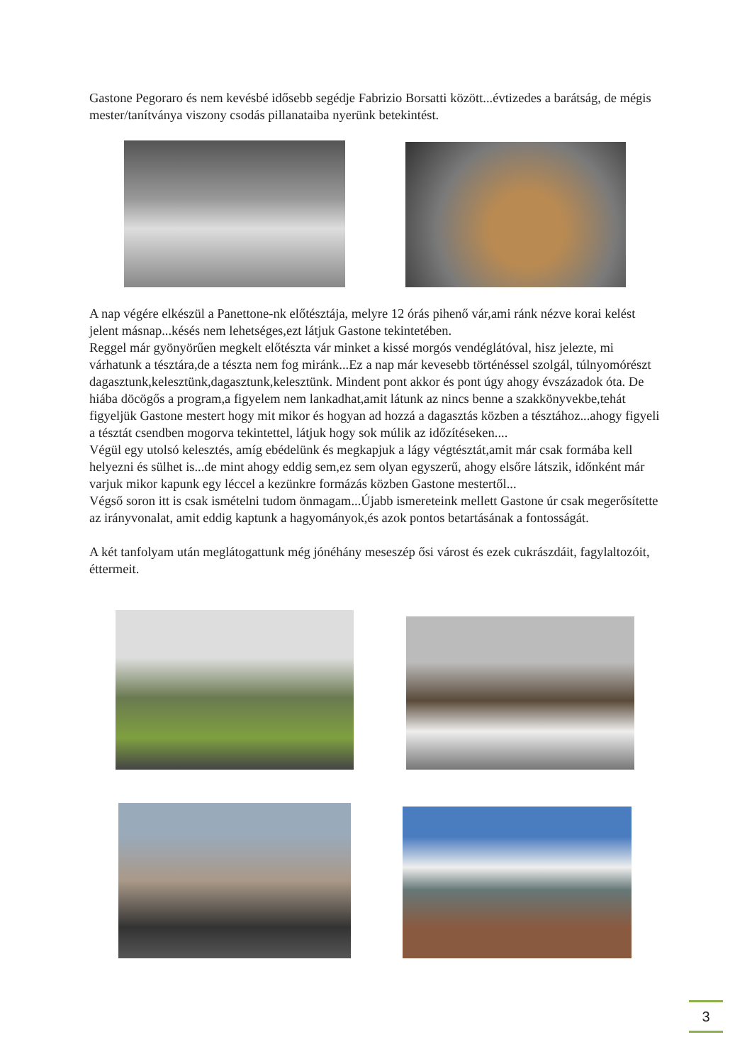Gastone Pegoraro és nem kevésbé idősebb segédje Fabrizio Borsatti között...évtizedes a barátság, de mégis mester/tanítványa viszony csodás pillanataiba nyerünk betekintést.
A nap végére elkészül a Panettone-nk előtésztája, melyre 12 órás pihenő vár,ami ránk nézve korai kelést jelent másnap...késés nem lehetséges,ezt látjuk Gastone tekintetében.
Reggel már gyönyörűen megkelt előtészta vár minket a kissé morgós vendéglátóval, hisz jelezte, mi várhatunk a tésztára,de a tészta nem fog miránk...Ez a nap már kevesebb történéssel szolgál, túlnyomórészt dagasztunk,kelesztünk,dagasztunk,kelesztünk. Mindent pont akkor és pont úgy ahogy évszázadok óta. De hiába döcögős a program,a figyelem nem lankadhat,amit látunk az nincs benne a szakkönyvekbe,tehát figyeljük Gastone mestert hogy mit mikor és hogyan ad hozzá a dagasztás közben a tésztához...ahogy figyeli a tésztát csendben mogorva tekintettel, látjuk hogy sok múlik az időzítéseken....
Végül egy utolsó kelesztés, amíg ebédelünk és megkapjuk a lágy végtésztát,amit már csak formába kell helyezni és sülhet is...de mint ahogy eddig sem,ez sem olyan egyszerű, ahogy elsőre látszik, időnként már varjuk mikor kapunk egy léccel a kezünkre formázás közben Gastone mestertől...
Végső soron itt is csak ismételni tudom önmagam...Újabb ismereteink mellett Gastone úr csak megerősítette az irányvonalat, amit eddig kaptunk a hagyományok,és azok pontos betartásának a fontosságát.
A két tanfolyam után meglátogattunk még jónéhány meseszép ősi várost és ezek cukrászdáit, fagylaltozóit, éttermeit.
3